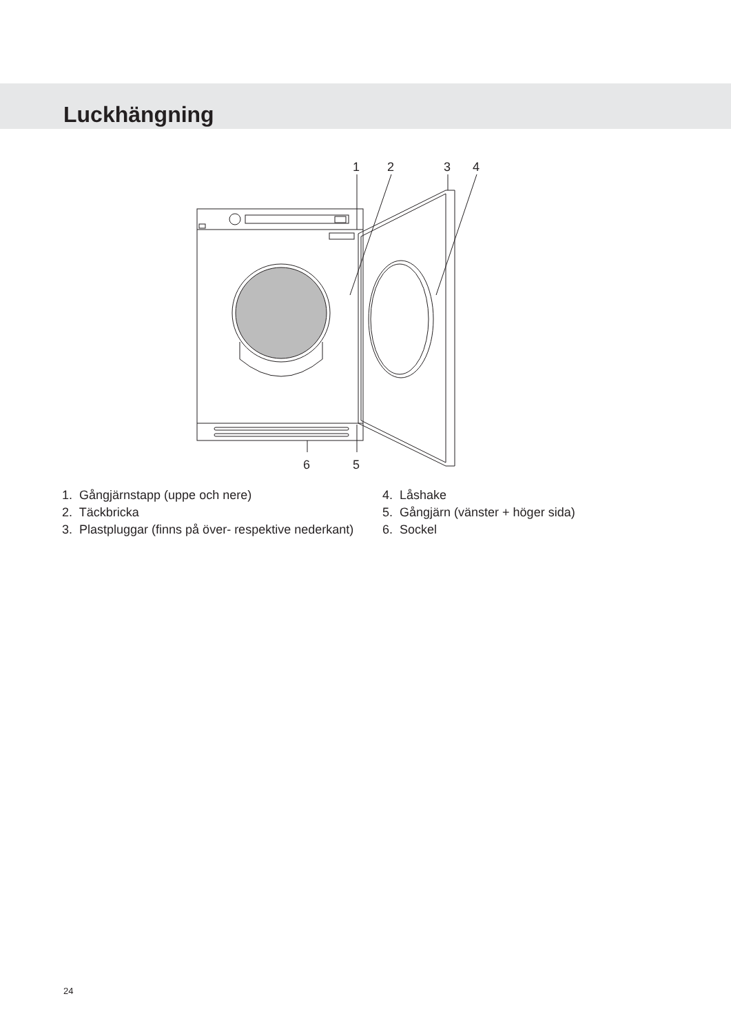Luckhängning
1
2
3
4
6
5
1. Gångjärnstapp (uppe och nere)
2. Täckbricka
3. Plastpluggar (finns på över- respektive nederkant)
4. Låshake
5. Gångjärn (vänster + höger sida)
6. Sockel
24